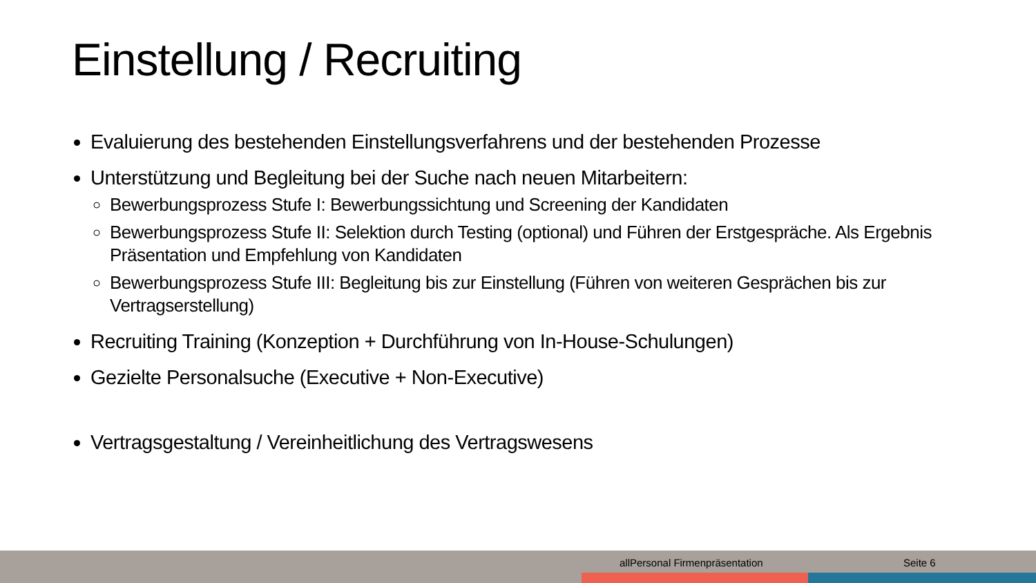Einstellung / Recruiting
Evaluierung des bestehenden Einstellungsverfahrens und der bestehenden Prozesse
Unterstützung und Begleitung bei der Suche nach neuen Mitarbeitern:
Bewerbungsprozess Stufe I: Bewerbungssichtung und Screening der Kandidaten
Bewerbungsprozess Stufe II: Selektion durch Testing (optional) und Führen der Erstgespräche. Als Ergebnis Präsentation und Empfehlung von Kandidaten
Bewerbungsprozess Stufe III: Begleitung bis zur Einstellung (Führen von weiteren Gesprächen bis zur Vertragserstellung)
Recruiting Training (Konzeption + Durchführung von In-House-Schulungen)
Gezielte Personalsuche (Executive + Non-Executive)
Vertragsgestaltung / Vereinheitlichung des Vertragswesens
allPersonal Firmenpräsentation Seite 6